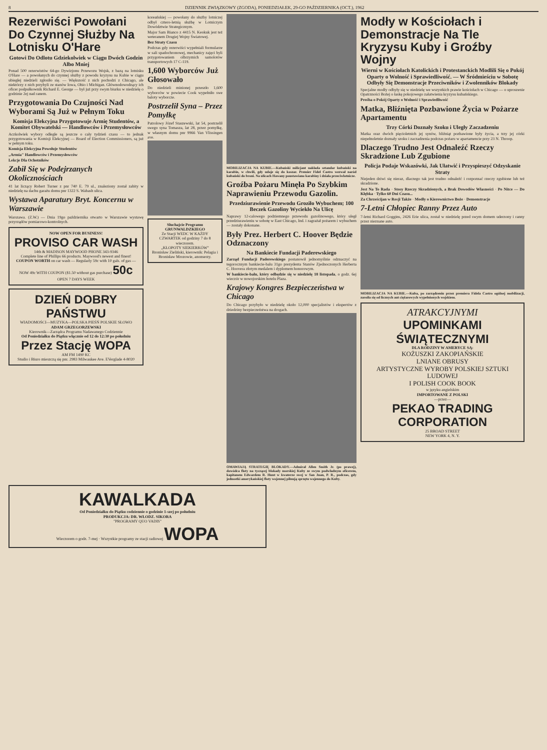8 DZIENNIK ZWIĄZKOWY (ZGODA), PONIEDZIAŁEK, 29-GO PAŹDZIERNIKA (OCT.), 1962
Rezerwiści Powołani Do Czynnej Służby Na Lotnisku O'Hare
Gotowi Do Odlotu Gdziekolwiek w Ciągu Dwóch Godzin Albo Mniej
Ponad 500 rezerwistów 64-go Dywizjonu Przewozu Wojsk, z bazą na lotnisku O'Hare — a powołanych do czynnej służby z powodu kryzysu na Kubie w ciągu ubiegłej niedzieli zgłosiło się. — Większość z nich pochodzi z Chicago, ale niektórzy z nich przybyli ze stanów Iowa, Ohio i Michigan. Główno­dowodzący ich oficer podpułkownik Richard E. George — był już przy swym biurku w niedzielę o godzinie 2ej nad ranem.
Przygotowania Do Czujności Nad Wyborami Są Już w Pełnym Toku
Komisja Elekcyjna Przygotowuje Armię Studentów, a Komitet Obywatelski — Handlowców i Przemysłowców
Aczkolwiek wybory odległe są jeszcze o cały tydzień czasu — to jednak przygotowania w Komisji Elekcyjnej — Board of Election Commissioners, są już w pełnym toku.
Komisja Elekcyjna Powołuje Studentów
„Armia" Handlowców i Przemysłowców
Lekcje Dla Ochotników
Zabił Się w Podejrzanych Okolicznościach
41 lat liczący Robert Turner z pnr 740 E. 79 ul., znaleziony został zabity w niedzielę na dachu garażu domu pnr 1322 S. Wabash ulica.
Wystawa Aparatury Bryt. Koncernu w Warszawie
Warszawa. (Z.W.) — Dnia 19go października otwarto w Warszawie wystawę przyrządów pomiarowo-kontrolnych.
NOW OPEN FOR BUSINESS!
PROVISO CAR WASH
14th & MADISON MAYWOOD PHONE 343-9346
Complete line of Phillips 66 products. Maywood's newest and finest!
COUPON WORTH on car wash — Regularly 59c with 10 gals. of gas — NOW 49c WITH COUPON ($1.50 without gas purchase) 50c
OPEN 7 DAYS WEEK
DZIEŃ DOBRY PAŃSTWU
WIADOMOŚCI—MUZYKA—POLSKA PIEŚŃ POLSKIE SŁOWO
ADAM GRZEGORZEWSKI
Kierownik—Zarządca Programu Nadawanego Codziennie
Od Poniedziałku do Piątku włącznie od 12 do 12:30 po południu
Przez Stację WOPA
AM FM 1490 KC
Studio i Biuro mieszczą się pnr. 2983 Milwaukee Ave. EVerglade 4-8020
koreańskiej — powołany do służby lotniczej odbył cztero-letnią służbę w Lotniczym Dowództwie Strategicznym.
Major Sam Bianco z 4415 N. Keokuk jest też weteranem Drugiej Wojny Światowej.
Bez Straty Czasu
Podczas gdy rezerwiści wypełniali formularze w sali spadochronowej, mechanicy zajęci byli przygotowaniem olbrzymich samolotów transportowych 17 C-119.
1,600 Wyborców Już Głosowało
Do niedzieli minionej przeszło 1,600 wyborców w powiecie Cook wypełniło swe baloty wyborcze.
Postrzelił Syna – Przez Pomyłkę
Patrolowy Józef Staszewski, lat 54, postrzelił swego syna Tomasza, lat 28, przez pomyłkę, w własnym domu pnr 9966 Van Vlissingen ave.
Słuchajcie Programu GRUNWALDZKIEGO
Ze Stacji WEDC W KAŻDY CZWARTEK od godziny 7 do 8 wieczorem.
„KŁOPOTY SIEKIERKÓW"
Bronisław Zieliński, kierownik: Pelagia i Bronisław Mrozowie, anonserzy.
MOBILIZACJA NA KUBIE.—Kubański milicjant nakłada sztandar kubański na karabin, w chwili, gdy udaje się do koszar. Premier Fidel Castro wezwał naród kubański do broni. Na ulicach Hawany poustawiano karabiny i działa przeciwlotnicze.
Groźba Pożaru Minęła Po Szybkim Naprawieniu Przewodu Gazolin.
Przedziurawienie Przewodu Groziło Wybuchem; 100 Beczek Gazoliny Wyciekło Na Ulicę
Naprawy 12-calowego podziemnego przewodu gazolinowego, który uległ przedziurawieniu w sobotę w East Chicago, Ind. i zagrażał pożarem i wybuchem — zostały dokonane.
Były Prez. Herbert C. Hoover Będzie Odznaczony
Na Bankiecie Fundacji Paderewskiego
Zarząd Fundacji Paderewskiego postanowił jednomyślnie odznaczyć na tegorocznym bankiecie-balu 31go prezydenta Stanów Zjednoczonych Herberta C. Hoovera złotym medalem i dyplomem honorowym.
W bankiecie-balu, który odbędzie się w niedzielę 18 listopada, o godz. 6ej wieczór w nowojorskim hotelu Plaza.
Krajowy Kongres Bezpieczeństwa w Chicago
Do Chicago przybyło w niedzielę około 12,000 specjalistów i ekspertów z dziedziny bezpieczeństwa na drogach.
OMAWIAJĄ STRATEGIĘ BLOKADY.—Admirał Allen Smith Jr. (po prawej), dowódca floty na tyczącej blokady morskiej Kuby ze swym podwładnym oficerem, kapitanem Edwardem R. Hunt w kwaterze swej w San Juan, P. R., podczas, gdy jednostki amerykańskiej floty wojennej pilnują sprzętu wojennego do Kuby.
Modły w Kościołach i Demonstracje Na Tle Kryzysu Kuby i Groźby Wojny
Wierni w Kościołach Katolickich i Protestanckich Modlili Się o Pokój Oparty o Wolność i Sprawiedliwość. — W Śródmieściu w Sobotę Odbyły Się Demonstracje Przeciwników i Zwolenników Blokady
Specjalne modły odbyły się w niedzielę we wszystkich prawie kościołach w Chicago — o uproszenie Opatrzności Bożej o łaskę pokojowego załatwienia kryzysu kubańskiego.
Prośba o Pokój Oparty o Wolność i Sprawiedliwość
Matka, Bliźnięta Pozbawione Życia w Pożarze Apartamentu
Trzy Córki Doznały Szoku i Uległy Zaczadzeniu
Matka oraz dwóch pięcioletnich jej synów, bliźniąt pozbawione były życia, a trzy jej córki niepełnoletnie doznały szoku i zaczadzenia podczas pożaru w apartamencie przy 23 N. Throop.
Dlaczego Trudno Jest Odnaleźć Rzeczy Skradzione Lub Zgubione
Policja Podaje Wskazówki, Jak Ułatwić i Przyspieszyć Odzyskanie Straty
Niejeden dziwi się nieraz, dlaczego tak jest trudno odnaleźć i rozpoznać rzeczy zgubione lub też skradzione.
Jest Na To Rada · Stosy Rzeczy Skradzionych, a Brak Dowodów Własności · Po Nitce — Do Kłębka · Tylko 60 Dni Czasu...
Za Chrześcijan w Rosji Także · Modły o Kierownictwo Boże · Demonstracje
7-Letni Chłopiec Ranny Przez Auto
7-letni Richard Goggins, 2426 Erie ulica, został w niedzielę przed swym domem uderzony i ranny przez nieznane auto.
MOBILIZACJA NA KUBIE.—Kuba, po zarządzeniu przez premiera Fidela Castro ogólnej mobilizacji, zaroiła się od licznych aut ciężarowych wypełnionych wojskiem.
ATRAKCYJNYMI
UPOMINKAMI ŚWIĄTECZNYMI
DLA RODZINY W AMERYCE SĄ:
KOŻUSZKI ZAKOPIAŃSKIE
LNIANE OBRUSY
ARTYSTYCZNE WYROBY POLSKIEJ SZTUKI LUDOWEJ
I POLISH COOK BOOK
w języku angielskim
IMPORTOWANE Z POLSKI
—przez—
PEKAO TRADING CORPORATION
25 BROAD STREET
NEW YORK 4, N. Y.
KAWALKADA
Od Poniedziałku do Piątku codziennie o godzinie 1-szej po południu
PRODUKCJA: DR. WŁODZ. SIKORA
"PROGRAMY QUO VADIS"
Wieczorem o godz. 7-mej · Wszystkie programy ze stacji radiowej WOPA